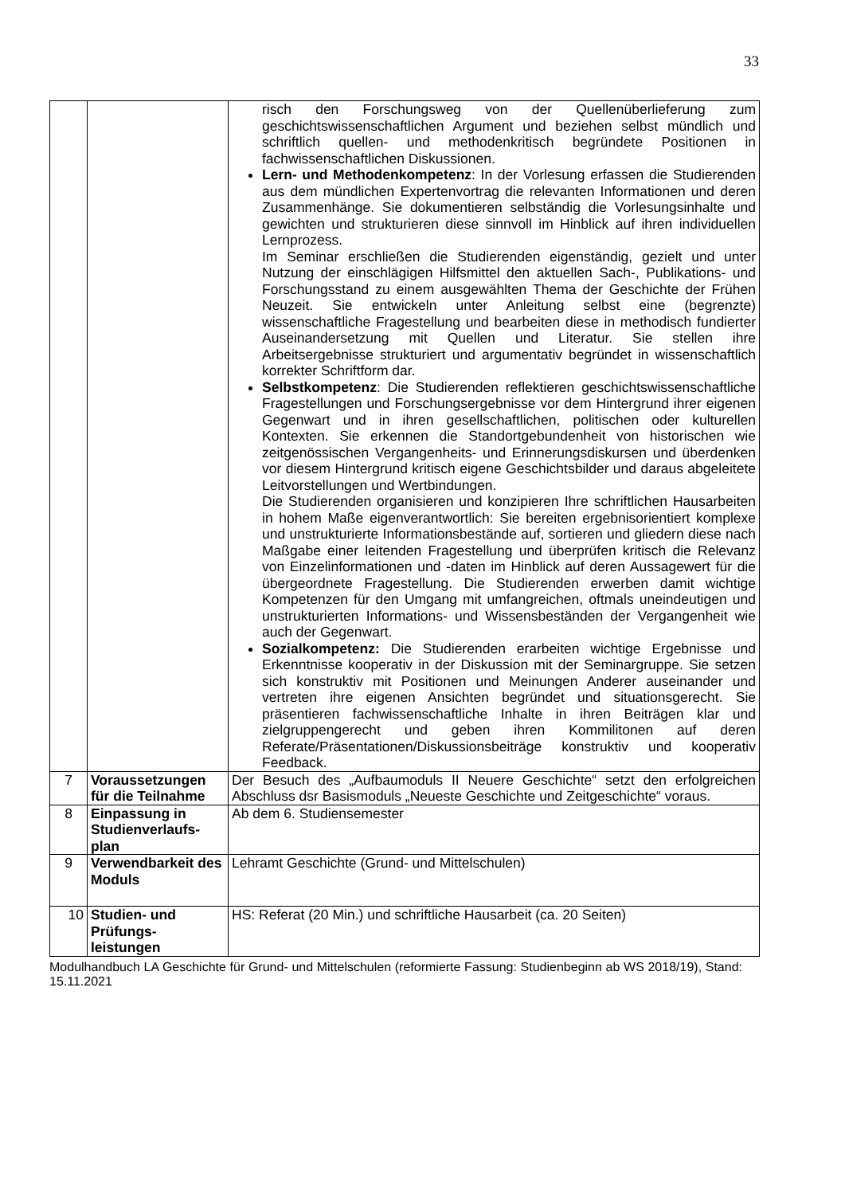33
| | | risch den Forschungsweg von der Quellenüberlieferung zum geschichtswissenschaftlichen Argument und beziehen selbst mündlich und schriftlich quellen- und methodenkritisch begründete Positionen in fachwissenschaftlichen Diskussionen. Lern- und Methodenkompetenz : In der Vorlesung erfassen die Studierenden aus dem mündlichen Expertenvortrag die relevanten Informationen und deren Zusammenhänge. Sie dokumentieren selbständig die Vorlesungsinhalte und gewichten und strukturieren diese sinnvoll im Hinblick auf ihren individuellen Lernprozess. Im Seminar erschließen die Studierenden eigenständig, gezielt und unter Nutzung der einschlägigen Hilfsmittel den aktuellen Sach-, Publikations- und Forschungsstand zu einem ausgewählten Thema der Geschichte der Frühen Neuzeit. Sie entwickeln unter Anleitung selbst eine (begrenzte) wissenschaftliche Fragestellung und bearbeiten diese in methodisch fundierter Auseinandersetzung mit Quellen und Literatur. Sie stellen ihre Arbeitsergebnisse strukturiert und argumentativ begründet in wissenschaftlich korrekter Schriftform dar. Selbstkompetenz : Die Studierenden reflektieren geschichtswissenschaftliche Fragestellungen und Forschungsergebnisse vor dem Hintergrund ihrer eigenen Gegenwart und in ihren gesellschaftlichen, politischen oder kulturellen Kontexten. Sie erkennen die Standortgebundenheit von historischen wie zeitgenössischen Vergangenheits- und Erinnerungsdiskursen und überdenken vor diesem Hintergrund kritisch eigene Geschichtsbilder und daraus abgeleitete Leitvorstellungen und Wertbindungen. Die Studierenden organisieren und konzipieren Ihre schriftlichen Hausarbeiten in hohem Maße eigenverantwortlich: Sie bereiten ergebnisorientiert komplexe und unstrukturierte Informationsbestände auf, sortieren und gliedern diese nach Maßgabe einer leitenden Fragestellung und überprüfen kritisch die Relevanz von Einzelinformationen und -daten im Hinblick auf deren Aussagewert für die übergeordnete Fragestellung. Die Studierenden erwerben damit wichtige Kompetenzen für den Umgang mit umfangreichen, oftmals uneindeutigen und unstrukturierten Informations- und Wissensbeständen der Vergangenheit wie auch der Gegenwart. Sozialkompetenz: Die Studierenden erarbeiten wichtige Ergebnisse und Erkenntnisse kooperativ in der Diskussion mit der Seminargruppe. Sie setzen sich konstruktiv mit Positionen und Meinungen Anderer auseinander und vertreten ihre eigenen Ansichten begründet und situationsgerecht. Sie präsentieren fachwissenschaftliche Inhalte in ihren Beiträgen klar und zielgruppengerecht und geben ihren Kommilitonen auf deren Referate/Präsentationen/Diskussionsbeiträge konstruktiv und kooperativ Feedback. |
| 7 | Voraussetzungen für die Teilnahme | Der Besuch des „Aufbaumoduls II Neuere Geschichte“ setzt den erfolgreichen Abschluss dsr Basismoduls „Neueste Geschichte und Zeitgeschichte“ voraus. |
| 8 | Einpassung in Studienverlaufs-plan | Ab dem 6. Studiensemester |
| 9 | Verwendbarkeit des Moduls | Lehramt Geschichte (Grund- und Mittelschulen) |
| 10 | Studien- und Prüfungs-leistungen | HS: Referat (20 Min.) und schriftliche Hausarbeit (ca. 20 Seiten) |
Modulhandbuch LA Geschichte für Grund- und Mittelschulen (reformierte Fassung: Studienbeginn ab WS 2018/19), Stand: 15.11.2021